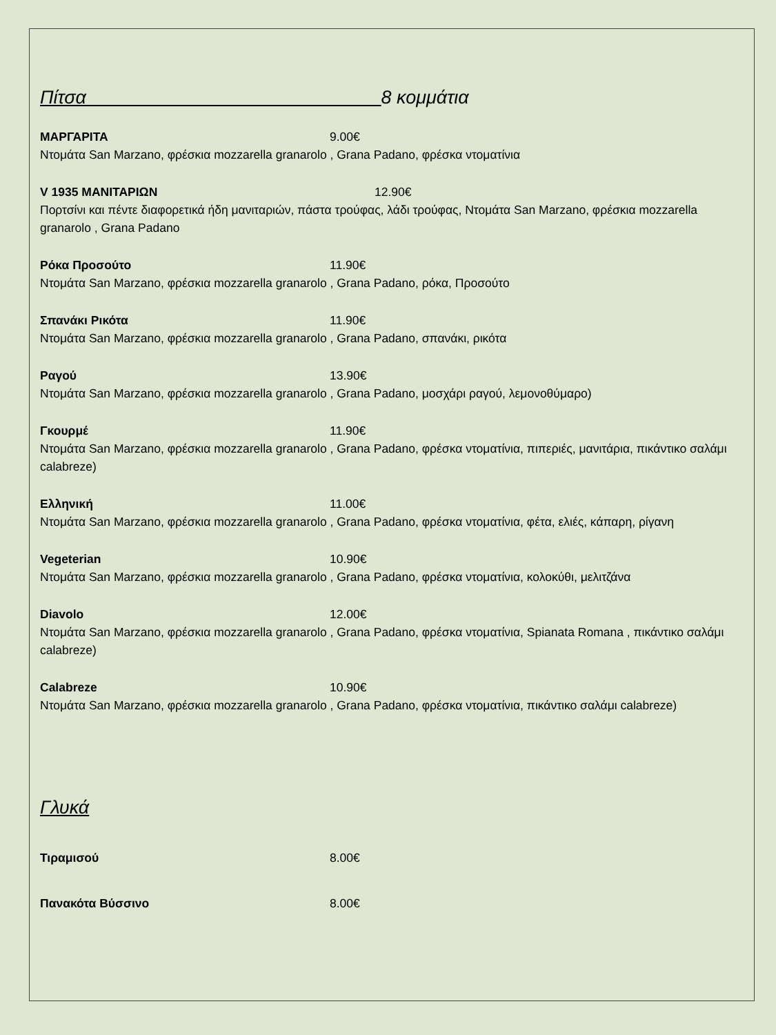Πίτσα 8 κομμάτια
ΜΑΡΓΑΡΙΤΑ 9.00€
Ντομάτα San Marzano, φρέσκια mozzarella granarolo , Grana Padano, φρέσκα ντοματίνια
V 1935 ΜΑΝΙΤΑΡΙΩΝ 12.90€
Πορτσίνι και πέντε διαφορετικά ήδη μανιταριών, πάστα τρούφας, λάδι τρούφας, Ντομάτα San Marzano, φρέσκια mozzarella granarolo , Grana Padano
Ρόκα Προσούτο 11.90€
Ντομάτα San Marzano, φρέσκια mozzarella granarolo , Grana Padano, ρόκα, Προσούτο
Σπανάκι Ρικότα 11.90€
Ντομάτα San Marzano, φρέσκια mozzarella granarolo , Grana Padano, σπανάκι, ρικότα
Ραγού 13.90€
Ντομάτα San Marzano, φρέσκια mozzarella granarolo , Grana Padano, μοσχάρι ραγού, λεμονοθύμαρο)
Γκουρμέ 11.90€
Ντομάτα San Marzano, φρέσκια mozzarella granarolo , Grana Padano, φρέσκα ντοματίνια, πιπεριές, μανιτάρια, πικάντικο σαλάμι calabreze)
Ελληνική 11.00€
Ντομάτα San Marzano, φρέσκια mozzarella granarolo , Grana Padano, φρέσκα ντοματίνια, φέτα, ελιές, κάπαρη, ρίγανη
Vegeterian 10.90€
Ντομάτα San Marzano, φρέσκια mozzarella granarolo , Grana Padano, φρέσκα ντοματίνια, κολοκύθι, μελιτζάνα
Diavolo 12.00€
Ντομάτα San Marzano, φρέσκια mozzarella granarolo , Grana Padano, φρέσκα ντοματίνια, Spianata Romana , πικάντικο σαλάμι calabreze)
Calabreze 10.90€
Ντομάτα San Marzano, φρέσκια mozzarella granarolo , Grana Padano, φρέσκα ντοματίνια, πικάντικο σαλάμι calabreze)
Γλυκά
Τιραμισού 8.00€
Πανακότα Βύσσινο 8.00€